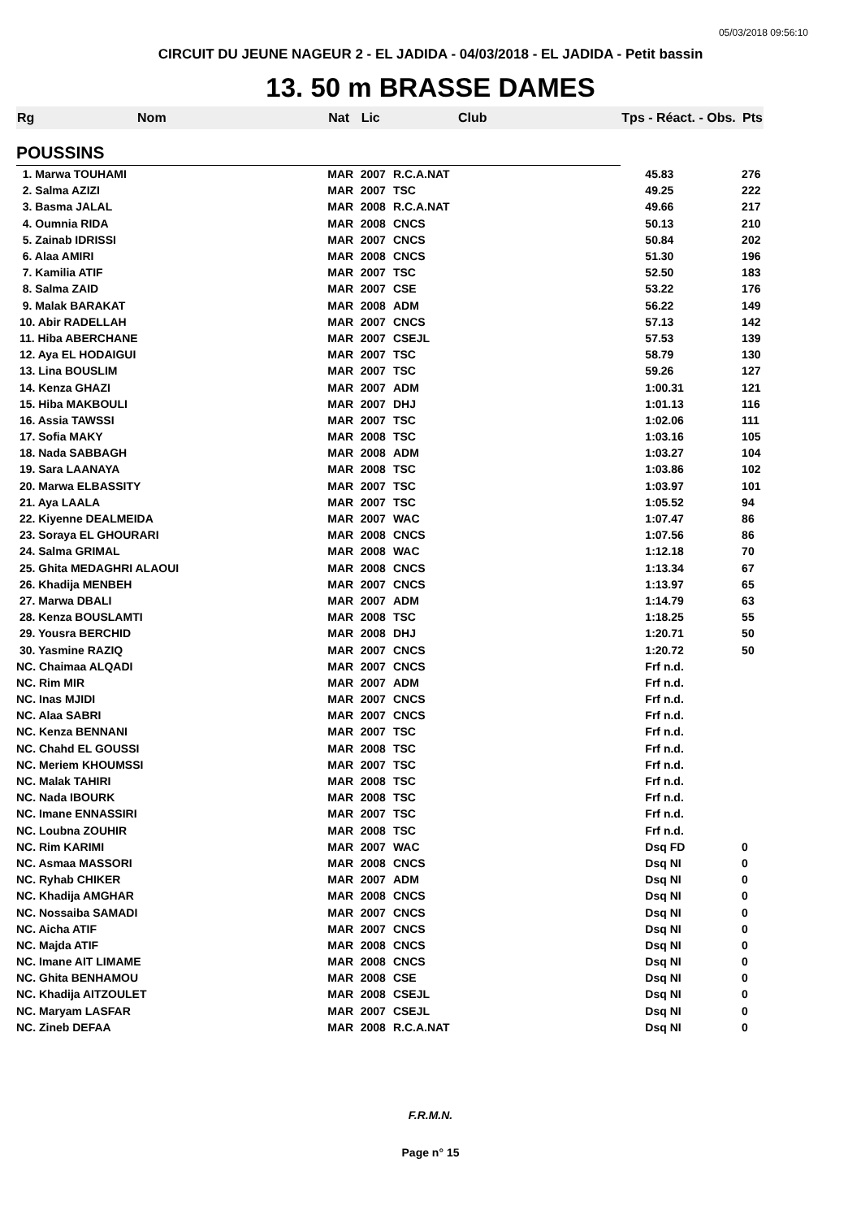05/03/2018 09:56:10
CIRCUIT DU JEUNE NAGEUR 2 - EL JADIDA - 04/03/2018 - EL JADIDA - Petit bassin
13. 50 m BRASSE DAMES
| Rg | Nom | Nat | Lic | Club | Tps - Réact. - Obs. | Pts |
| --- | --- | --- | --- | --- | --- | --- |
| POUSSINS | | | | | | |
| 1. Marwa TOUHAMI | | MAR | 2007 | R.C.A.NAT | 45.83 | 276 |
| 2. Salma AZIZI | | MAR | 2007 | TSC | 49.25 | 222 |
| 3. Basma JALAL | | MAR | 2008 | R.C.A.NAT | 49.66 | 217 |
| 4. Oumnia RIDA | | MAR | 2008 | CNCS | 50.13 | 210 |
| 5. Zainab IDRISSI | | MAR | 2007 | CNCS | 50.84 | 202 |
| 6. Alaa AMIRI | | MAR | 2008 | CNCS | 51.30 | 196 |
| 7. Kamilia ATIF | | MAR | 2007 | TSC | 52.50 | 183 |
| 8. Salma ZAID | | MAR | 2007 | CSE | 53.22 | 176 |
| 9. Malak BARAKAT | | MAR | 2008 | ADM | 56.22 | 149 |
| 10. Abir RADELLAH | | MAR | 2007 | CNCS | 57.13 | 142 |
| 11. Hiba ABERCHANE | | MAR | 2007 | CSEJL | 57.53 | 139 |
| 12. Aya EL HODAIGUI | | MAR | 2007 | TSC | 58.79 | 130 |
| 13. Lina BOUSLIM | | MAR | 2007 | TSC | 59.26 | 127 |
| 14. Kenza GHAZI | | MAR | 2007 | ADM | 1:00.31 | 121 |
| 15. Hiba MAKBOULI | | MAR | 2007 | DHJ | 1:01.13 | 116 |
| 16. Assia TAWSSI | | MAR | 2007 | TSC | 1:02.06 | 111 |
| 17. Sofia MAKY | | MAR | 2008 | TSC | 1:03.16 | 105 |
| 18. Nada SABBAGH | | MAR | 2008 | ADM | 1:03.27 | 104 |
| 19. Sara LAANAYA | | MAR | 2008 | TSC | 1:03.86 | 102 |
| 20. Marwa ELBASSITY | | MAR | 2007 | TSC | 1:03.97 | 101 |
| 21. Aya LAALA | | MAR | 2007 | TSC | 1:05.52 | 94 |
| 22. Kiyenne DEALMEIDA | | MAR | 2007 | WAC | 1:07.47 | 86 |
| 23. Soraya EL GHOURARI | | MAR | 2008 | CNCS | 1:07.56 | 86 |
| 24. Salma GRIMAL | | MAR | 2008 | WAC | 1:12.18 | 70 |
| 25. Ghita MEDAGHRI ALAOUI | | MAR | 2008 | CNCS | 1:13.34 | 67 |
| 26. Khadija MENBEH | | MAR | 2007 | CNCS | 1:13.97 | 65 |
| 27. Marwa DBALI | | MAR | 2007 | ADM | 1:14.79 | 63 |
| 28. Kenza BOUSLAMTI | | MAR | 2008 | TSC | 1:18.25 | 55 |
| 29. Yousra BERCHID | | MAR | 2008 | DHJ | 1:20.71 | 50 |
| 30. Yasmine RAZIQ | | MAR | 2007 | CNCS | 1:20.72 | 50 |
| NC. Chaimaa ALQADI | | MAR | 2007 | CNCS | Frf n.d. | |
| NC. Rim MIR | | MAR | 2007 | ADM | Frf n.d. | |
| NC. Inas MJIDI | | MAR | 2007 | CNCS | Frf n.d. | |
| NC. Alaa SABRI | | MAR | 2007 | CNCS | Frf n.d. | |
| NC. Kenza BENNANI | | MAR | 2007 | TSC | Frf n.d. | |
| NC. Chahd EL GOUSSI | | MAR | 2008 | TSC | Frf n.d. | |
| NC. Meriem KHOUMSSI | | MAR | 2007 | TSC | Frf n.d. | |
| NC. Malak TAHIRI | | MAR | 2008 | TSC | Frf n.d. | |
| NC. Nada IBOURK | | MAR | 2008 | TSC | Frf n.d. | |
| NC. Imane ENNASSIRI | | MAR | 2007 | TSC | Frf n.d. | |
| NC. Loubna ZOUHIR | | MAR | 2008 | TSC | Frf n.d. | |
| NC. Rim KARIMI | | MAR | 2007 | WAC | Dsq FD | 0 |
| NC. Asmaa MASSORI | | MAR | 2008 | CNCS | Dsq NI | 0 |
| NC. Ryhab CHIKER | | MAR | 2007 | ADM | Dsq NI | 0 |
| NC. Khadija AMGHAR | | MAR | 2008 | CNCS | Dsq NI | 0 |
| NC. Nossaiba SAMADI | | MAR | 2007 | CNCS | Dsq NI | 0 |
| NC. Aicha ATIF | | MAR | 2007 | CNCS | Dsq NI | 0 |
| NC. Majda ATIF | | MAR | 2008 | CNCS | Dsq NI | 0 |
| NC. Imane AIT LIMAME | | MAR | 2008 | CNCS | Dsq NI | 0 |
| NC. Ghita BENHAMOU | | MAR | 2008 | CSE | Dsq NI | 0 |
| NC. Khadija AITZOULET | | MAR | 2008 | CSEJL | Dsq NI | 0 |
| NC. Maryam LASFAR | | MAR | 2007 | CSEJL | Dsq NI | 0 |
| NC. Zineb DEFAA | | MAR | 2008 | R.C.A.NAT | Dsq NI | 0 |
F.R.M.N.
Page n° 15